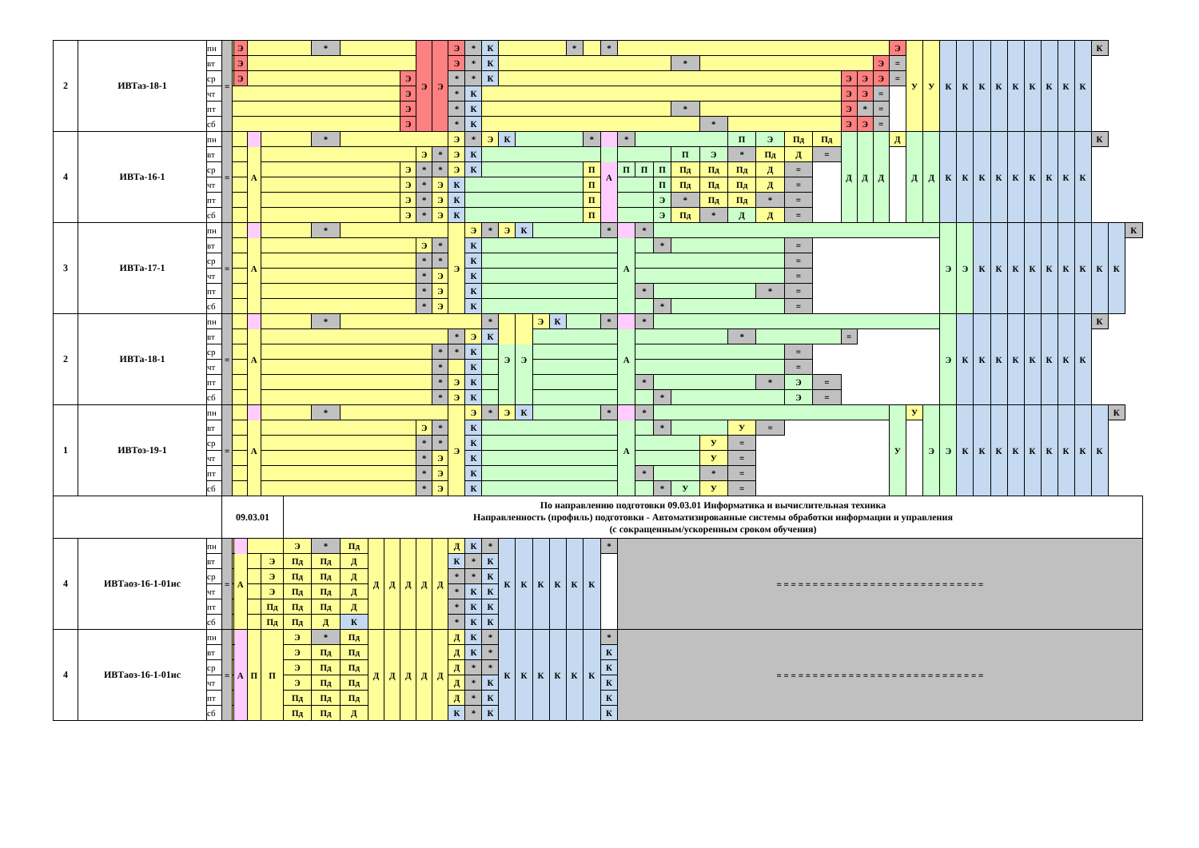| 2 | ИВТаз-18-1 | пн | = | | Э | | | | * | | | | | Э | Э | Э | * | К | | | | | * | | * | | | | | | | | | | | | | Э | У | У | К | К | К | К | К | К | К | К | К | К | | |
| | | вт | | | Э | | | | | | | | | | | Э | * | К | | | | | | | | | | | * | | | | | | | | Э | = | | | | | | | | | | | | | | |
| | | ср | | | Э | | | | | | | | Э | | | * | * | К | | | | | | | | | | | | | | | | | Э | Э | Э | = | | | | | | | | | | | | | | |
| | | чт | | | | | | | | | | | Э | | | * | К | | | | | | | | | | | | | | | | | | Э | Э | = | | | | | | | | | | | | | | | |
| | | пт | | | | | | | | | | | Э | | | * | К | | | | | | | | | | | | * | | | | | | Э | * | = | | | | | | | | | | | | | | | |
| | | сб | | | | | | | | | | | Э | | | * | К | | | | | | | | | | | | | * | | | | | Э | Э | = | | | | | | | | | | | | | | | |
| 4 | ИВТа-16-1 | пн | = | | | А | | | * | | | | | | | Э | * | Э | К | | | | | * | А | * | | | | | П | Э | Пд | Пд | Д | Д | Д | Д | Д | Д | К | К | К | К | К | К | К | К | К | К | | |
| | | вт | | | | | | | | | | | | Э | * | Э | К | | | | | | | | | | | | П | Э | * | Пд | Д | = | | | | | | | | | | | | | | | | | | |
| | | ср | | | | | | | | | | | Э | * | * | Э | К | | | | | | | П | | П | П | П | Пд | Пд | Пд | Д | = | | | | | | | | | | | | | | | | | | | |
| | | чт | | | | | | | | | | | Э | * | Э | К | | | | | | | | П | | | | П | Пд | Пд | Пд | Д | = | | | | | | | | | | | | | | | | | | | |
| | | пт | | | | | | | | | | | Э | * | Э | К | | | | | | | | П | | | | Э | * | Пд | Пд | * | = | | | | | | | | | | | | | | | | | | | |
| | | сб | | | | | | | | | | | Э | * | Э | К | | | | | | | | П | | | | Э | Пд | * | Д | Д | = | | | | | | | | | | | | | | | | | | | |
| 3 | ИВТа-17-1 | пн | = | | | А | | | * | | | | | | | Э | Э | * | Э | К | | | | | * | А | * | | | | | | | | | | | | | | Э | Э | К | К | К | К | К | К | К | К | К | К |
| | | вт | | | | | | | | | | | | Э | * | | К | | | | | | | | | | | * | | | | | = | | | | | | | | | | | | | | | | | | | |
| | | ср | | | | | | | | | | | | * | * | | К | | | | | | | | | | | | | | | | = | | | | | | | | | | | | | | | | | | | |
| | | чт | | | | | | | | | | | | * | Э | | К | | | | | | | | | | | | | | | | = | | | | | | | | | | | | | | | | | | | |
| | | пт | | | | | | | | | | | | * | Э | | К | | | | | | | | | | * | | | | | * | = | | | | | | | | | | | | | | | | | | | |
| | | сб | | | | | | | | | | | | * | Э | | К | | | | | | | | | | | * | | | | | = | | | | | | | | | | | | | | | | | | | |
| 2 | ИВТа-18-1 | пн | = | | | А | | | * | | | | | | | | | * | Э | Э | Э | К | | | * | А | * | | | | | | | | | | | | | | Э | К | К | К | К | К | К | К | К | К | | |
| | | вт | | | | | | | | | | | | | | * | Э | К | | | | | | | | | | | | | * | | | | = | | | | | | | | | | | | | | | | | |
| | | ср | | | | | | | | | | | | | * | * | К | | | | | | | | | | | | | | | | = | | | | | | | | | | | | | | | | | | | |
| | | чт | | | | | | | | | | | | | * | | К | | | | | | | | | | | | | | | | = | | | | | | | | | | | | | | | | | | | |
| | | пт | | | | | | | | | | | | | * | Э | К | | | | | | | | | | * | | | | | * | Э | = | | | | | | | | | | | | | | | | | | |
| | | сб | | | | | | | | | | | | | * | Э | К | | | | | | | | | | | * | | | | | Э | = | | | | | | | | | | | | | | | | | | |
| 1 | ИВТоз-19-1 | пн | = | | | А | | | * | | | | | | | Э | Э | * | Э | К | | | | | * | А | * | | | | | | | | | | | У | У | Э | Э | К | К | К | К | К | К | К | К | К | К | |
| | | вт | | | | | | | | | | | | Э | * | | К | | | | | | | | | | | * | | | У | = | | | | | | | | | | | | | | | | | | | | |
| | | ср | | | | | | | | | | | | * | * | | К | | | | | | | | | | | | | У | = | | | | | | | | | | | | | | | | | | | | | |
| | | чт | | | | | | | | | | | | * | Э | | К | | | | | | | | | | | | | У | = | | | | | | | | | | | | | | | | | | | | | |
| | | пт | | | | | | | | | | | | * | Э | | К | | | | | | | | | | * | | | * | = | | | | | | | | | | | | | | | | | | | | | |
| | | сб | | | | | | | | | | | | * | Э | | К | | | | | | | | | | | * | У | У | = | | | | | | | | | | | | | | | | | | | | | |
| | | | 09.03.01 | | | | | По направлению подготовки 09.03.01 Информатика и вычислительная техника Направленность (профиль) подготовки - Автоматизированные системы обработки информации и управления (с сокращенным/ускоренным сроком обучения) | | | | | | | | | | | | | | | | | | | | | | | | | | | | | | | | | | | | | | | | | | | | |
| 4 | ИВТаоз-16-1-01ис | пн | = | | А | | | Э | * | Пд | Д | Д | Д | Д | Д | Д | К | * | К | К | К | К | К | К | * | = = = = = = = = = = = = = = = = = = = = = = = = = = = = = | | | | | | | | | | | | | | | | | | | | | | | | | | |
| | | вт | | | | | Э | Пд | Пд | Д | | | | | | К | * | К | | | | | | | | | | | | | | | | | | | | | | | | | | | | | | | | | | |
| | | ср | | | | | Э | Пд | Пд | Д | | | | | | * | * | К | | | | | | | | | | | | | | | | | | | | | | | | | | | | | | | | | | |
| | | чт | | | | | Э | Пд | Пд | Д | | | | | | * | К | К | | | | | | | | | | | | | | | | | | | | | | | | | | | | | | | | | | |
| | | пт | | | | | Пд | Пд | Пд | Д | | | | | | * | К | К | | | | | | | | | | | | | | | | | | | | | | | | | | | | | | | | | | |
| | | сб | | | | | Пд | Пд | Д | К | | | | | | * | К | К | | | | | | | | | | | | | | | | | | | | | | | | | | | | | | | | | | |
| 4 | ИВТаоз-16-1-01ис | пн | = | | А | П | П | Э | * | Пд | Д | Д | Д | Д | Д | Д | К | * | К | К | К | К | К | К | * | = = = = = = = = = = = = = = = = = = = = = = = = = = = = = | | | | | | | | | | | | | | | | | | | | | | | | | | |
| | | вт | | | | | | Э | Пд | Пд | | | | | | Д | К | * | | | | | | | К | | | | | | | | | | | | | | | | | | | | | | | | | | | |
| | | ср | | | | | | Э | Пд | Пд | | | | | | Д | * | * | | | | | | | К | | | | | | | | | | | | | | | | | | | | | | | | | | | |
| | | чт | | | | | | Э | Пд | Пд | | | | | | Д | * | К | | | | | | | К | | | | | | | | | | | | | | | | | | | | | | | | | | | |
| | | пт | | | | | | Пд | Пд | Пд | | | | | | Д | * | К | | | | | | | К | | | | | | | | | | | | | | | | | | | | | | | | | | | |
| | | сб | | | | | | Пд | Пд | Д | | | | | | К | * | К | | | | | | | К | | | | | | | | | | | | | | | | | | | | | | | | | | | |